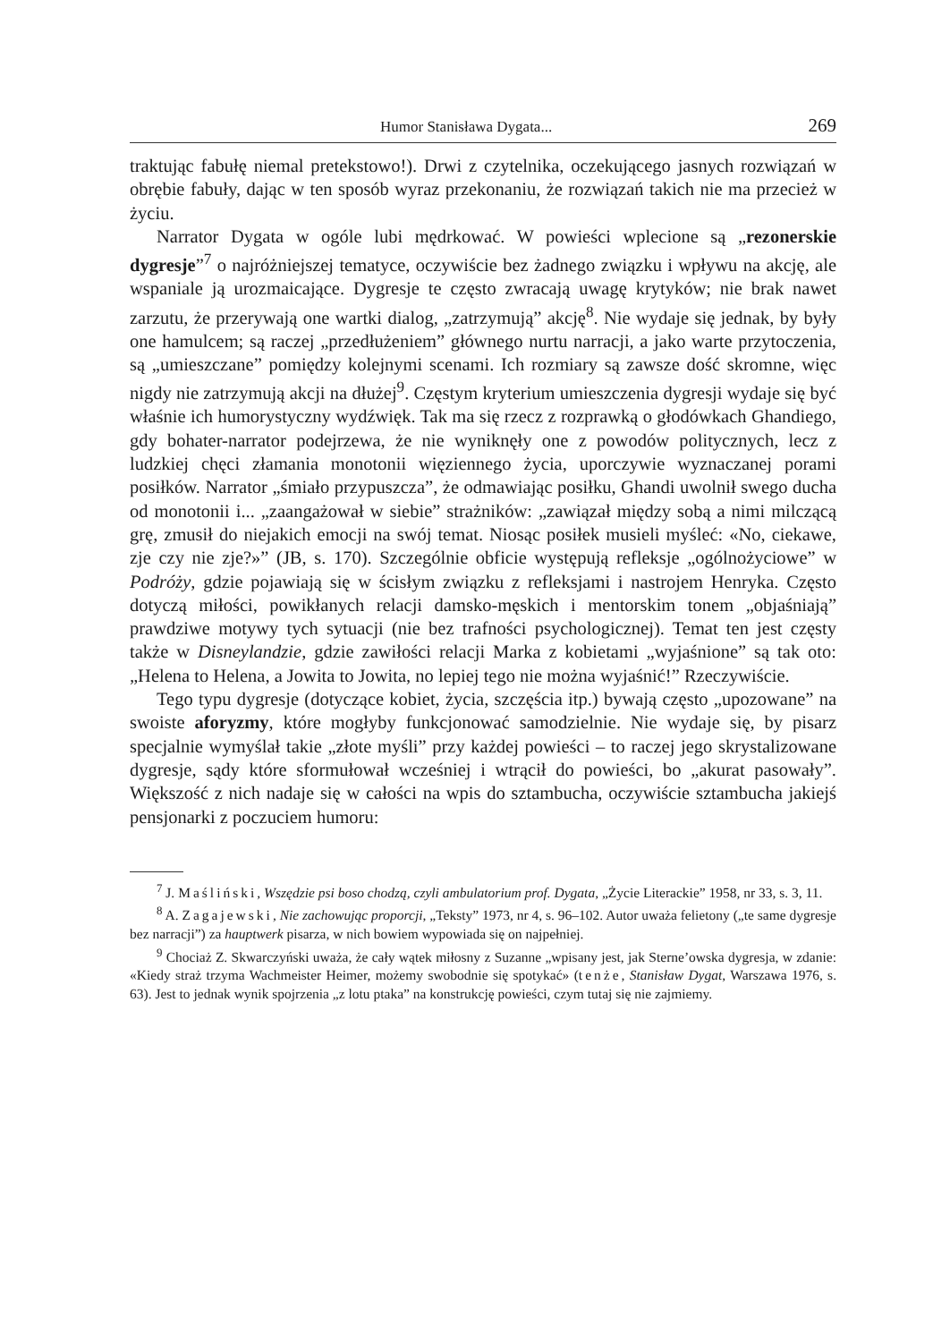Humor Stanisława Dygata... 269
traktując fabułę niemal pretekstowo!). Drwi z czytelnika, oczekującego jasnych rozwiązań w obrębie fabuły, dając w ten sposób wyraz przekonaniu, że rozwiązań takich nie ma przecież w życiu.
Narrator Dygata w ogóle lubi mędrkować. W powieści wplecione są „rezonerskie dygresje”<sup>7</sup> o najróżniejszej tematyce, oczywiście bez żadnego związku i wpływu na akcję, ale wspaniale ją urozmaicające. Dygresje te często zwracają uwagę krytyków; nie brak nawet zarzutu, że przerywają one wartki dialog, „zatrzymują” akcję<sup>8</sup>. Nie wydaje się jednak, by były one hamulcem; są raczej „przedłużeniem” głównego nurtu narracji, a jako warte przytoczenia, są „umieszczane” pomiędzy kolejnymi scenami. Ich rozmiary są zawsze dość skromne, więc nigdy nie zatrzymują akcji na dłużej<sup>9</sup>. Częstym kryterium umieszczenia dygresji wydaje się być właśnie ich humorystyczny wydźwięk. Tak ma się rzecz z rozprawką o głodówkach Ghandiego, gdy bohater-narrator podejrzewa, że nie wyniknęły one z powodów politycznych, lecz z ludzkiej chęci złamania monotonii więziennego życia, uporczywie wyznaczanej porami posiłków. Narrator „śmiało przypuszcza”, że odmawiając posiłku, Ghandi uwolnił swego ducha od monotonii i... „zaangażował w siebie” strażników: „zawiązał między sobą a nimi milczącą grę, zmusił do niejakich emocji na swój temat. Niosąc posiłek musieli myśleć: «No, ciekawe, zje czy nie zje?»” (JB, s. 170). Szczególnie obficie występują refleksje „ogólnożyciowe” w Podróży, gdzie pojawiają się w ścisłym związku z refleksjami i nastrojem Henryka. Często dotyczą miłości, powikłanych relacji damsko-męskich i mentorskim tonem „objaśniają” prawdziwe motywy tych sytuacji (nie bez trafności psychologicznej). Temat ten jest częsty także w Disneylandzie, gdzie zawiłości relacji Marka z kobietami „wyjaśnione” są tak oto: „Helena to Helena, a Jowita to Jowita, no lepiej tego nie można wyjaśnić!” Rzeczywiście.
Tego typu dygresje (dotyczące kobiet, życia, szczęścia itp.) bywają często „upozowane” na swoiste aforyzmy, które mogłyby funkcjonować samodzielnie. Nie wydaje się, by pisarz specjalnie wymyślał takie „złote myśli” przy każdej powieści – to raczej jego skrystalizowane dygresje, sądy które sformułował wcześniej i wtrącił do powieści, bo „akurat pasowały”. Większość z nich nadaje się w całości na wpis do sztambucha, oczywiście sztambucha jakiejś pensjonarki z poczuciem humoru:
<sup>7</sup> J. Maśliński, Wszędzie psi boso chodzą, czyli ambulatorium prof. Dygata, „Życie Literackie” 1958, nr 33, s. 3, 11.
<sup>8</sup> A. Zagajewski, Nie zachowując proporcji, „Teksty” 1973, nr 4, s. 96–102. Autor uważa felietony („te same dygresje bez narracji”) za hauptwerk pisarza, w nich bowiem wypowiada się on najpełniej.
<sup>9</sup> Chociaż Z. Skwarczyński uważa, że cały wątek miłosny z Suzanne „wpisany jest, jak Sterne’owska dygresja, w zdanie: «Kiedy straż trzyma Wachmeister Heimer, możemy swobodnie się spotykać» (tenże, Stanisław Dygat, Warszawa 1976, s. 63). Jest to jednak wynik spojrzenia „z lotu ptaka” na konstrukcję powieści, czym tutaj się nie zajmiemy.